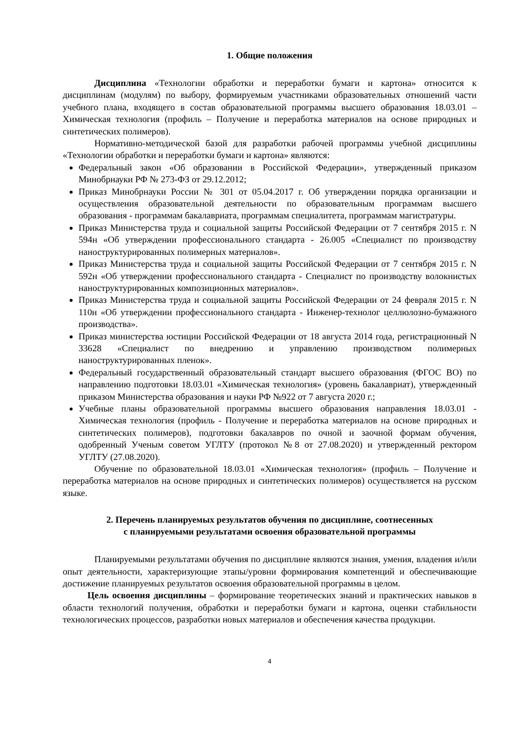1. Общие положения
Дисциплина «Технологии обработки и переработки бумаги и картона» относится к дисциплинам (модулям) по выбору, формируемым участниками образовательных отношений части учебного плана, входящего в состав образовательной программы высшего образования 18.03.01 – Химическая технология (профиль – Получение и переработка материалов на основе природных и синтетических полимеров).
Нормативно-методической базой для разработки рабочей программы учебной дисциплины «Технологии обработки и переработки бумаги и картона» являются:
Федеральный закон «Об образовании в Российской Федерации», утвержденный приказом Минобрнауки РФ № 273-ФЗ от 29.12.2012;
Приказ Минобрнауки России № 301 от 05.04.2017 г. Об утверждении порядка организации и осуществления образовательной деятельности по образовательным программам высшего образования - программам бакалавриата, программам специалитета, программам магистратуры.
Приказ Министерства труда и социальной защиты Российской Федерации от 7 сентября 2015 г. N 594н «Об утверждении профессионального стандарта - 26.005 «Специалист по производству наноструктурированных полимерных материалов».
Приказ Министерства труда и социальной защиты Российской Федерации от 7 сентября 2015 г. N 592н «Об утверждении профессионального стандарта - Специалист по производству волокнистых наноструктурированных композиционных материалов».
Приказ Министерства труда и социальной защиты Российской Федерации от 24 февраля 2015 г. N 110н «Об утверждении профессионального стандарта - Инженер-технолог целлюлозно-бумажного производства».
Приказ министерства юстиции Российской Федерации от 18 августа 2014 года, регистрационный N 33628 «Специалист по внедрению и управлению производством полимерных наноструктурированных пленок».
Федеральный государственный образовательный стандарт высшего образования (ФГОС ВО) по направлению подготовки 18.03.01 «Химическая технология» (уровень бакалавриат), утвержденный приказом Министерства образования и науки РФ №922 от 7 августа 2020 г.;
Учебные планы образовательной программы высшего образования направления 18.03.01 - Химическая технология (профиль - Получение и переработка материалов на основе природных и синтетических полимеров), подготовки бакалавров по очной и заочной формам обучения, одобренный Ученым советом УГЛТУ (протокол №8 от 27.08.2020) и утвержденный ректором УГЛТУ (27.08.2020).
Обучение по образовательной 18.03.01 «Химическая технология» (профиль – Получение и переработка материалов на основе природных и синтетических полимеров) осуществляется на русском языке.
2. Перечень планируемых результатов обучения по дисциплине, соотнесенных
с планируемыми результатами освоения образовательной программы
Планируемыми результатами обучения по дисциплине являются знания, умения, владения и/или опыт деятельности, характеризующие этапы/уровни формирования компетенций и обеспечивающие достижение планируемых результатов освоения образовательной программы в целом.
Цель освоения дисциплины – формирование теоретических знаний и практических навыков в области технологий получения, обработки и переработки бумаги и картона, оценки стабильности технологических процессов, разработки новых материалов и обеспечения качества продукции.
4